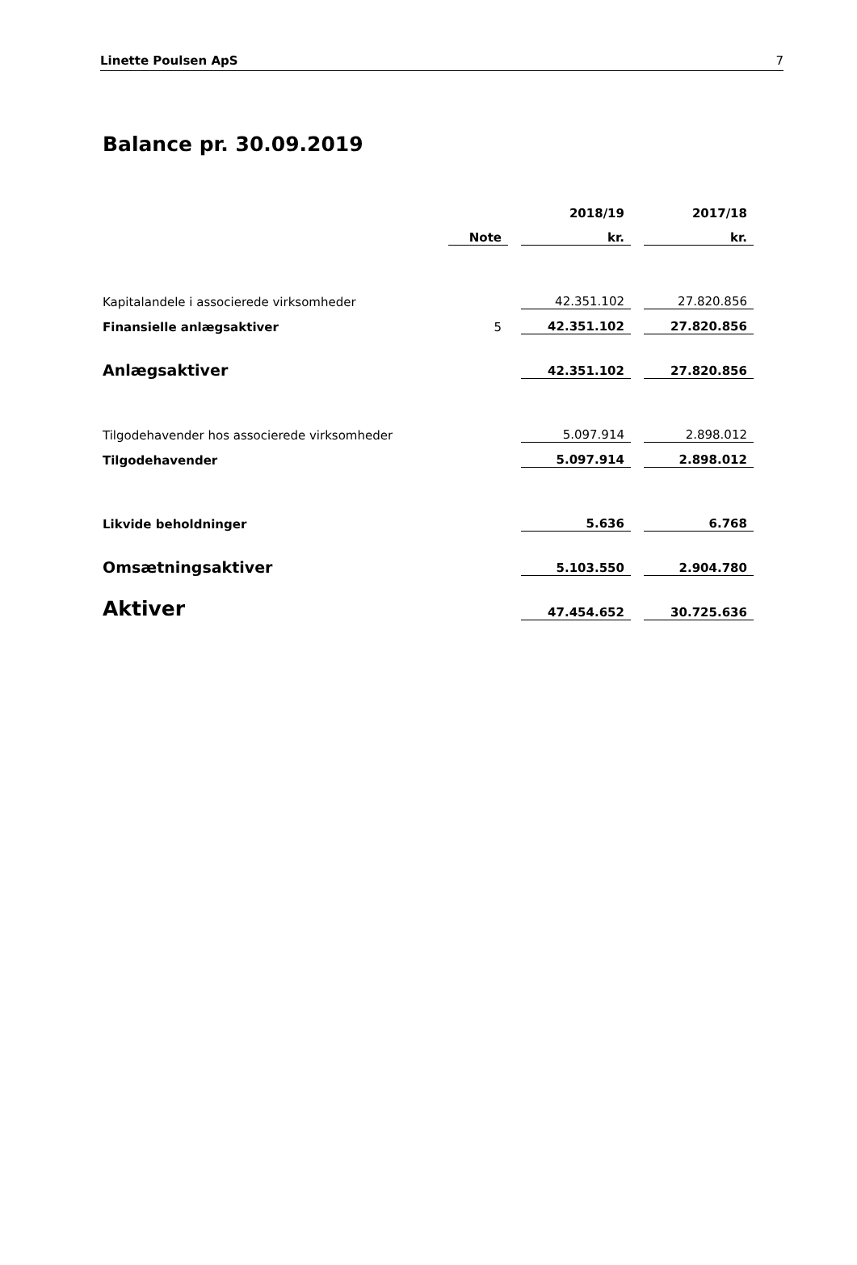Linette Poulsen ApS 7
Balance pr. 30.09.2019
| | | | 2018/19 | | 2017/18 |
| | Note | | kr. | | kr. |
| Kapitalandele i associerede virksomheder | | | 42.351.102 | | 27.820.856 |
| Finansielle anlægsaktiver | 5 | | 42.351.102 | | 27.820.856 |
| Anlægsaktiver | | | 42.351.102 | | 27.820.856 |
| Tilgodehavender hos associerede virksomheder | | | 5.097.914 | | 2.898.012 |
| Tilgodehavender | | | 5.097.914 | | 2.898.012 |
| Likvide beholdninger | | | 5.636 | | 6.768 |
| Omsætningsaktiver | | | 5.103.550 | | 2.904.780 |
| Aktiver | | | 47.454.652 | | 30.725.636 |